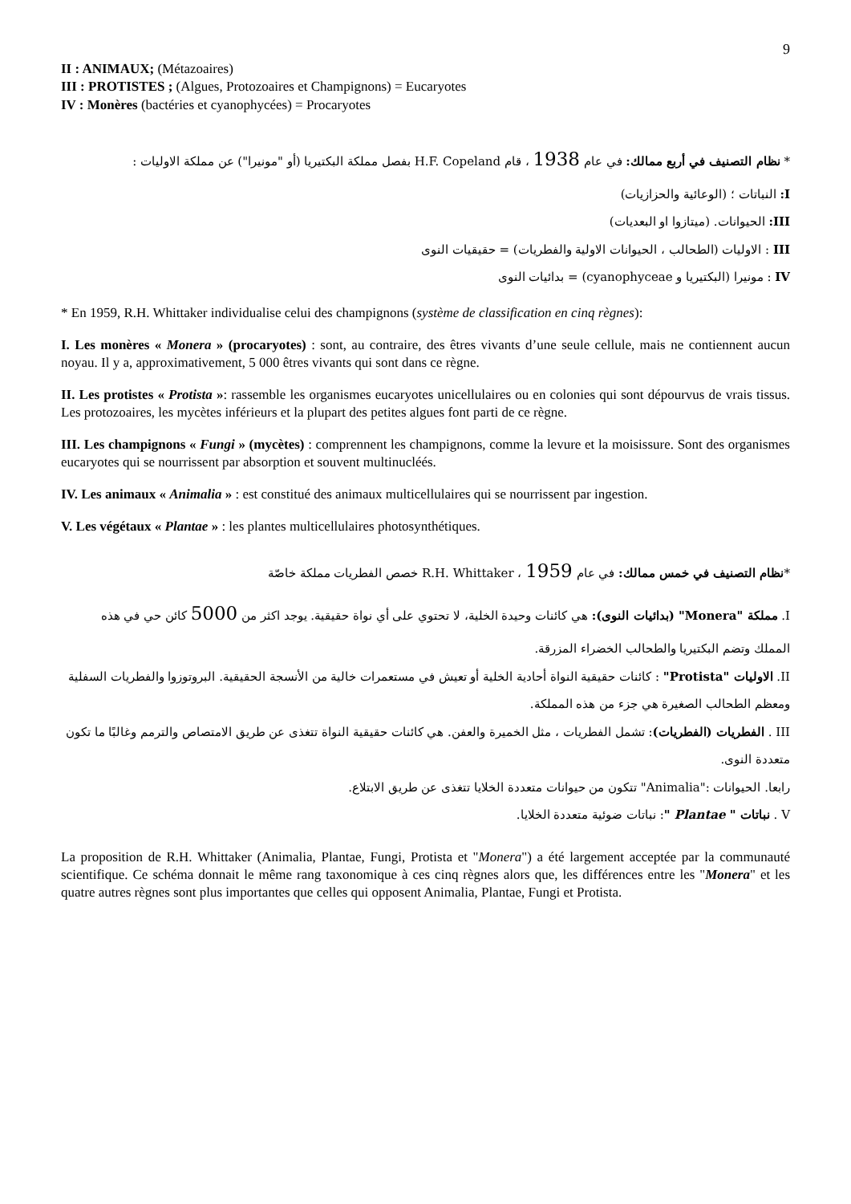9
II : ANIMAUX; (Métazoaires)
III : PROTISTES ; (Algues, Protozoaires et Champignons) = Eucaryotes
IV : Monères (bactéries et cyanophycées) = Procaryotes
* نظام التصنيف في أربع ممالك: في عام 1938 ، قام H.F. Copeland بفصل مملكة البكتيريا (أو "مونيرا") عن مملكة الاوليات :
I: النباتات ؛ (الوعائية والحزازيات)
III: الحيوانات. (ميتازوا او البعديات)
III : الاوليات (الطحالب ، الحيوانات الاولية والفطريات) = حقيقيات النوى
IV : مونيرا (البكتيريا و cyanophyceae) = بدائيات النوى
* En 1959, R.H. Whittaker individualise celui des champignons (système de classification en cinq règnes):
I. Les monères « Monera » (procaryotes) : sont, au contraire, des êtres vivants d’une seule cellule, mais ne contiennent aucun noyau. Il y a, approximativement, 5 000 êtres vivants qui sont dans ce règne.
II. Les protistes « Protista »: rassemble les organismes eucaryotes unicellulaires ou en colonies qui sont dépourvus de vrais tissus. Les protozoaires, les mycètes inférieurs et la plupart des petites algues font parti de ce règne.
III. Les champignons « Fungi » (mycètes) : comprennent les champignons, comme la levure et la moisissure. Sont des organismes eucaryotes qui se nourrissent par absorption et souvent multinucléés.
IV. Les animaux « Animalia » : est constitué des animaux multicellulaires qui se nourrissent par ingestion.
V. Les végétaux « Plantae » : les plantes multicellulaires photosynthétiques.
*نظام التصنيف في خمس ممالك: في عام 1959 ، R.H. Whittaker خصص الفطريات مملكة خاصّة
I. مملكة "Monera" (بدائيات النوى): هي كائنات وحيدة الخلية، لا تحتوي على أي نواة حقيقية. يوجد اكثر من 5000 كائن حي في هذه المملك وتضم البكتيريا والطحالب الخضراء المزرقة.
II. الاوليات "Protista" : كائنات حقيقية النواة أحادية الخلية أو تعيش في مستعمرات خالية من الأنسجة الحقيقية. البروتوزوا والفطريات السفلية ومعظم الطحالب الصغيرة هي جزء من هذه المملكة.
III . الفطريات (الفطريات): تشمل الفطريات ، مثل الخميرة والعفن. هي كائنات حقيقية النواة تتغذى عن طريق الامتصاص والترمم وغالبًا ما تكون متعددة النوى.
رابعا. الحيوانات :"Animalia" تتكون من حيوانات متعددة الخلايا تتغذى عن طريق الابتلاع.
V . نباتات " Plantae ": نباتات ضوئية متعددة الخلايا.
La proposition de R.H. Whittaker (Animalia, Plantae, Fungi, Protista et "Monera") a été largement acceptée par la communauté scientifique. Ce schéma donnait le même rang taxonomique à ces cinq règnes alors que, les différences entre les "Monera" et les quatre autres règnes sont plus importantes que celles qui opposent Animalia, Plantae, Fungi et Protista.